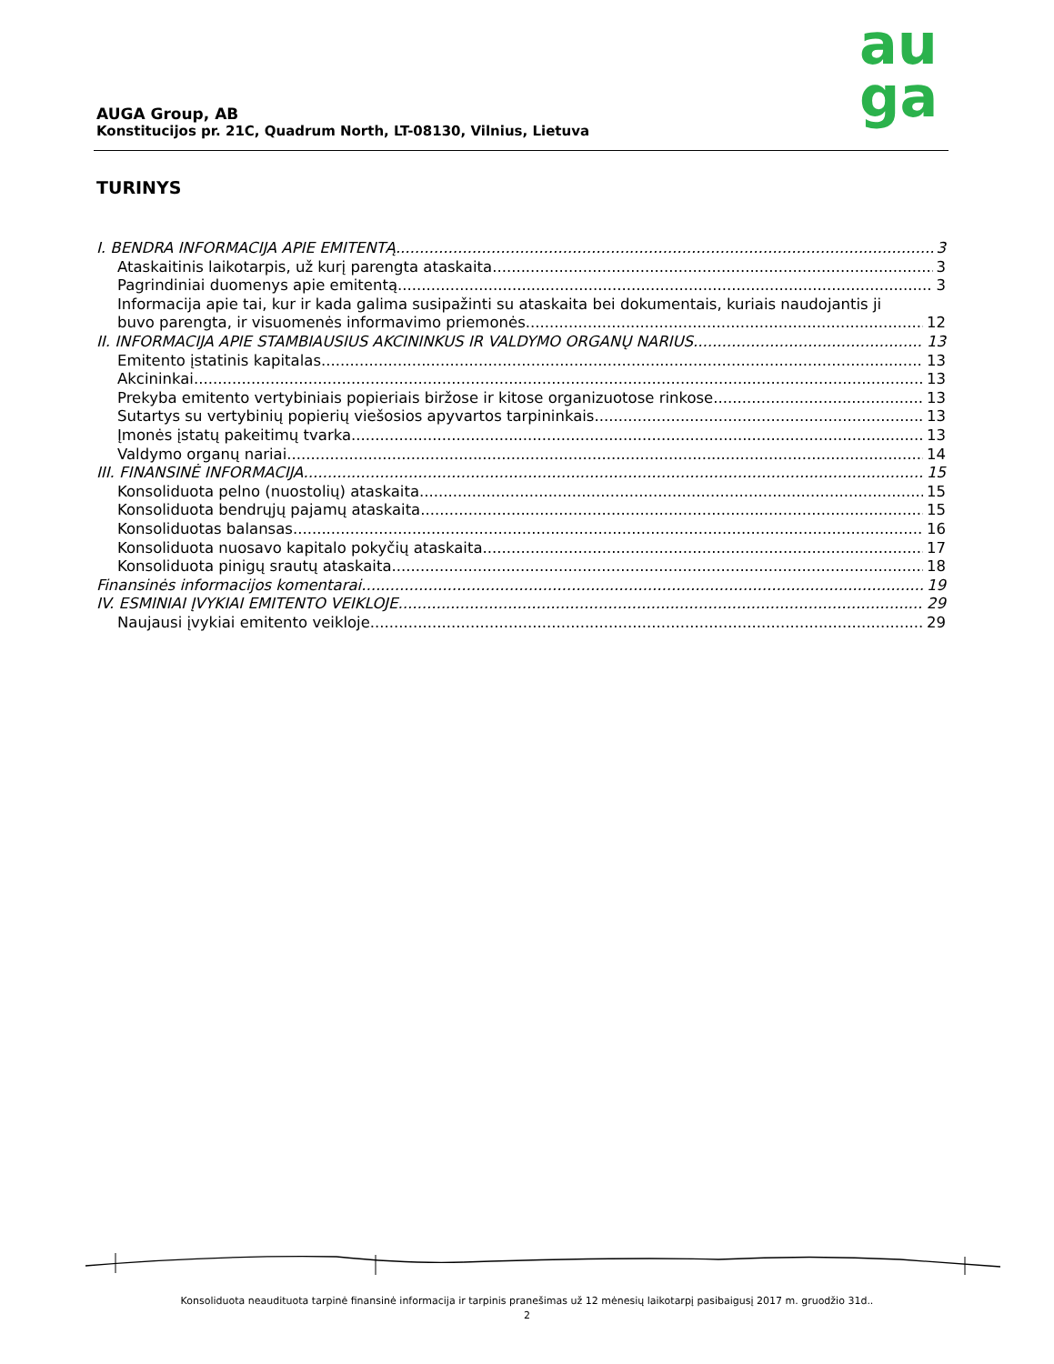au
ga
AUGA Group, AB
Konstitucijos pr. 21C, Quadrum North, LT-08130, Vilnius, Lietuva
TURINYS
I. BENDRA INFORMACIJA APIE EMITENTĄ 3
Ataskaitinis laikotarpis, už kurį parengta ataskaita 3
Pagrindiniai duomenys apie emitentą 3
Informacija apie tai, kur ir kada galima susipažinti su ataskaita bei dokumentais, kuriais naudojantis ji
buvo parengta, ir visuomenės informavimo priemonės 12
II. INFORMACIJA APIE STAMBIAUSIUS AKCININKUS IR VALDYMO ORGANŲ NARIUS 13
Emitento įstatinis kapitalas 13
Akcininkai 13
Prekyba emitento vertybiniais popieriais biržose ir kitose organizuotose rinkose 13
Sutartys su vertybinių popierių viešosios apyvartos tarpininkais 13
Įmonės įstatų pakeitimų tvarka 13
Valdymo organų nariai 14
III. FINANSINĖ INFORMACIJA 15
Konsoliduota pelno (nuostolių) ataskaita 15
Konsoliduota bendrųjų pajamų ataskaita 15
Konsoliduotas balansas 16
Konsoliduota nuosavo kapitalo pokyčių ataskaita 17
Konsoliduota pinigų srautų ataskaita 18
Finansinės informacijos komentarai 19
IV. ESMINIAI ĮVYKIAI EMITENTO VEIKLOJE 29
Naujausi įvykiai emitento veikloje 29
Konsoliduota neaudituota tarpinė finansinė informacija ir tarpinis pranešimas už 12 mėnesių laikotarpį pasibaigusį 2017 m. gruodžio 31d..
2